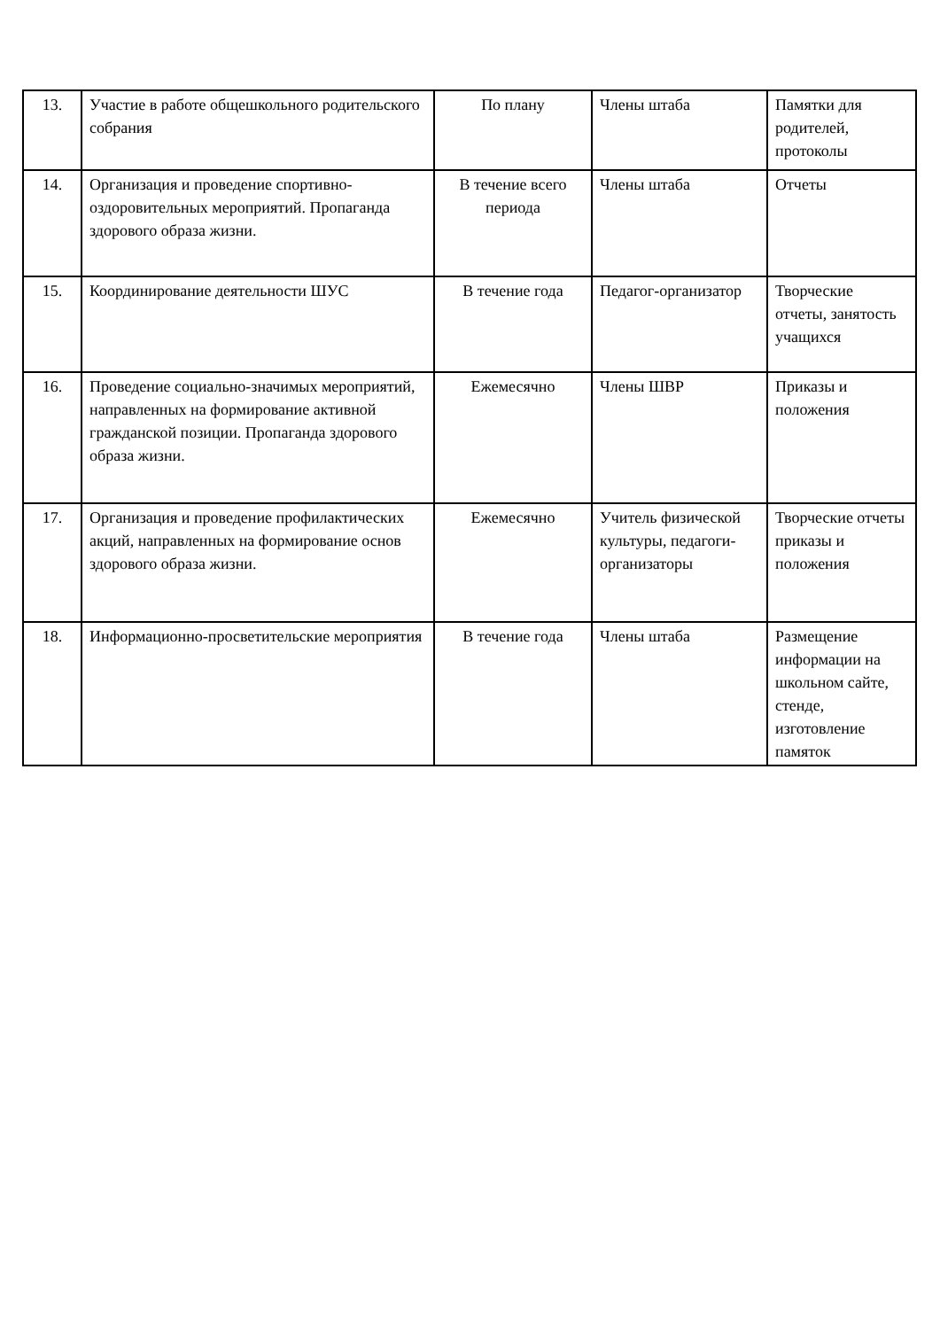| 13. | Участие в работе общешкольного родительского собрания | По плану | Члены штаба | Памятки для родителей, протоколы |
| 14. | Организация и проведение спортивно-оздоровительных мероприятий. Пропаганда здорового образа жизни. | В течение всего периода | Члены штаба | Отчеты |
| 15. | Координирование деятельности ШУС | В течение года | Педагог-организатор | Творческие отчеты, занятость учащихся |
| 16. | Проведение социально-значимых мероприятий, направленных на формирование активной гражданской позиции. Пропаганда здорового образа жизни. | Ежемесячно | Члены ШВР | Приказы и положения |
| 17. | Организация и проведение профилактических акций, направленных на формирование основ здорового образа жизни. | Ежемесячно | Учитель физической культуры, педагоги-организаторы | Творческие отчеты приказы и положения |
| 18. | Информационно-просветительские мероприятия | В течение года | Члены штаба | Размещение информации на школьном сайте, стенде, изготовление памяток |